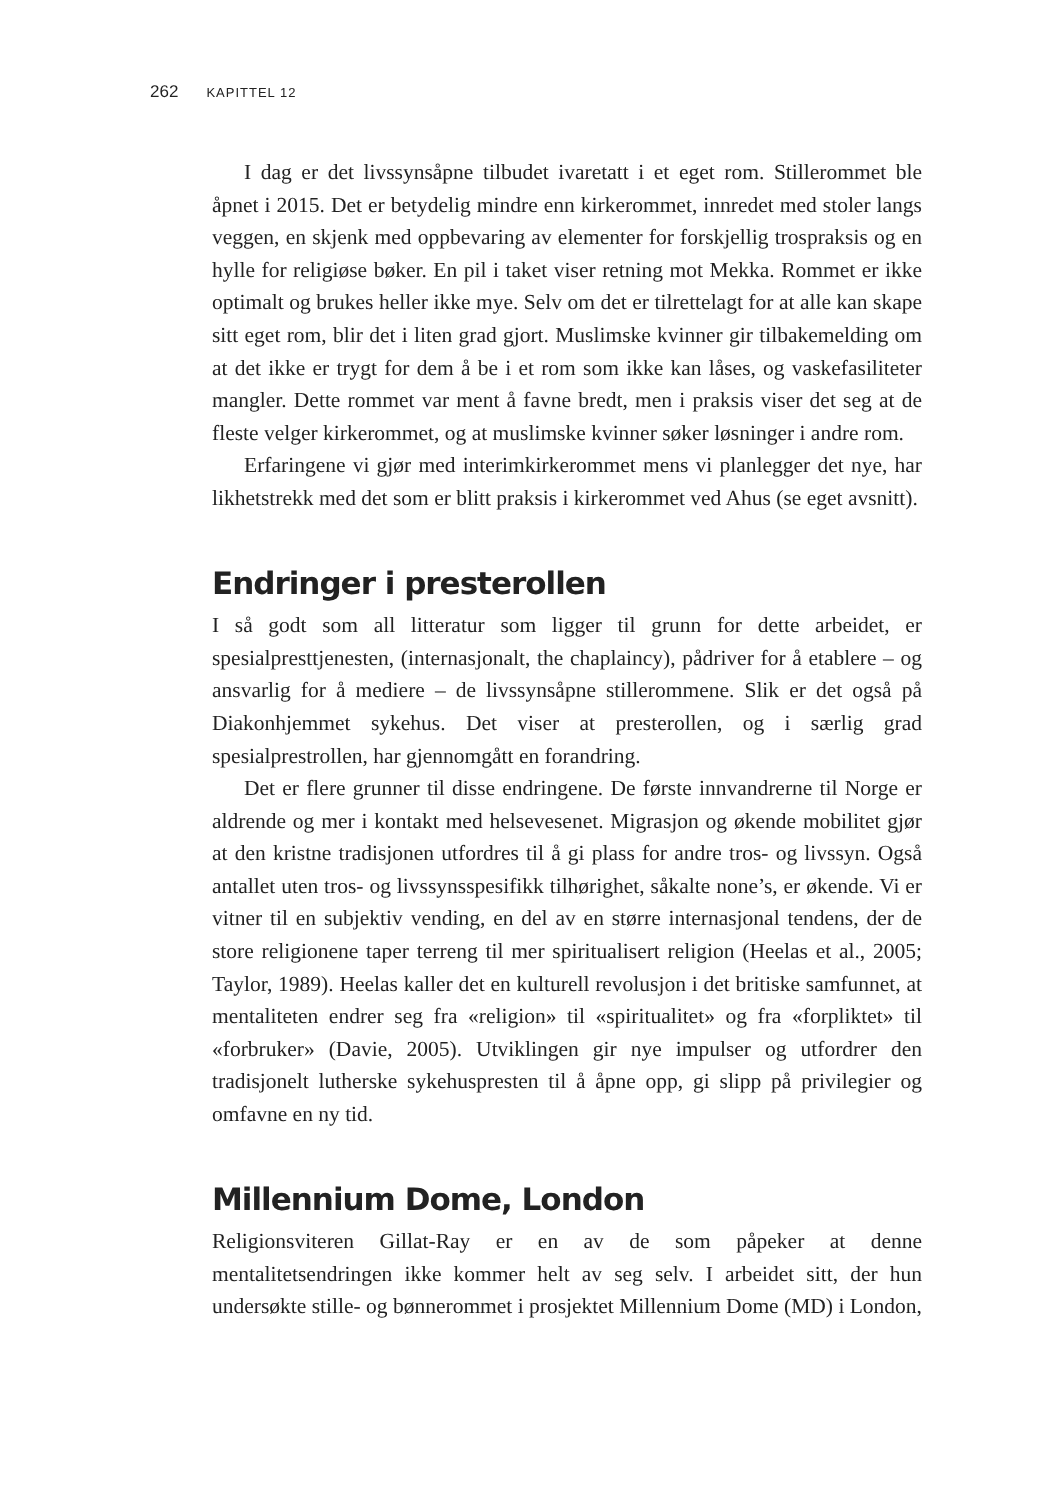262 KAPITTEL 12
I dag er det livssynsåpne tilbudet ivaretatt i et eget rom. Stillerommet ble åpnet i 2015. Det er betydelig mindre enn kirkerommet, innredet med stoler langs veggen, en skjenk med oppbevaring av elementer for forskjellig trospraksis og en hylle for religiøse bøker. En pil i taket viser retning mot Mekka. Rommet er ikke optimalt og brukes heller ikke mye. Selv om det er tilrettelagt for at alle kan skape sitt eget rom, blir det i liten grad gjort. Muslimske kvinner gir tilbakemelding om at det ikke er trygt for dem å be i et rom som ikke kan låses, og vaskefasiliteter mangler. Dette rommet var ment å favne bredt, men i praksis viser det seg at de fleste velger kirkerommet, og at muslimske kvinner søker løsninger i andre rom.
Erfaringene vi gjør med interimkirkerommet mens vi planlegger det nye, har likhetstrekk med det som er blitt praksis i kirkerommet ved Ahus (se eget avsnitt).
Endringer i presterollen
I så godt som all litteratur som ligger til grunn for dette arbeidet, er spesialpresttjenesten, (internasjonalt, the chaplaincy), pådriver for å etablere – og ansvarlig for å mediere – de livssynsåpne stillerommene. Slik er det også på Diakonhjemmet sykehus. Det viser at presterollen, og i særlig grad spesialprestrollen, har gjennomgått en forandring.
Det er flere grunner til disse endringene. De første innvandrerne til Norge er aldrende og mer i kontakt med helsevesenet. Migrasjon og økende mobilitet gjør at den kristne tradisjonen utfordres til å gi plass for andre tros- og livssyn. Også antallet uten tros- og livssynsspesifikk tilhørighet, såkalte none’s, er økende. Vi er vitner til en subjektiv vending, en del av en større internasjonal tendens, der de store religionene taper terreng til mer spiritualisert religion (Heelas et al., 2005; Taylor, 1989). Heelas kaller det en kulturell revolusjon i det britiske samfunnet, at mentaliteten endrer seg fra «religion» til «spiritualitet» og fra «forpliktet» til «forbruker» (Davie, 2005). Utviklingen gir nye impulser og utfordrer den tradisjonelt lutherske sykehuspresten til å åpne opp, gi slipp på privilegier og omfavne en ny tid.
Millennium Dome, London
Religionsviteren Gillat-Ray er en av de som påpeker at denne mentalitetsendringen ikke kommer helt av seg selv. I arbeidet sitt, der hun undersøkte stille- og bønnerommet i prosjektet Millennium Dome (MD) i London,